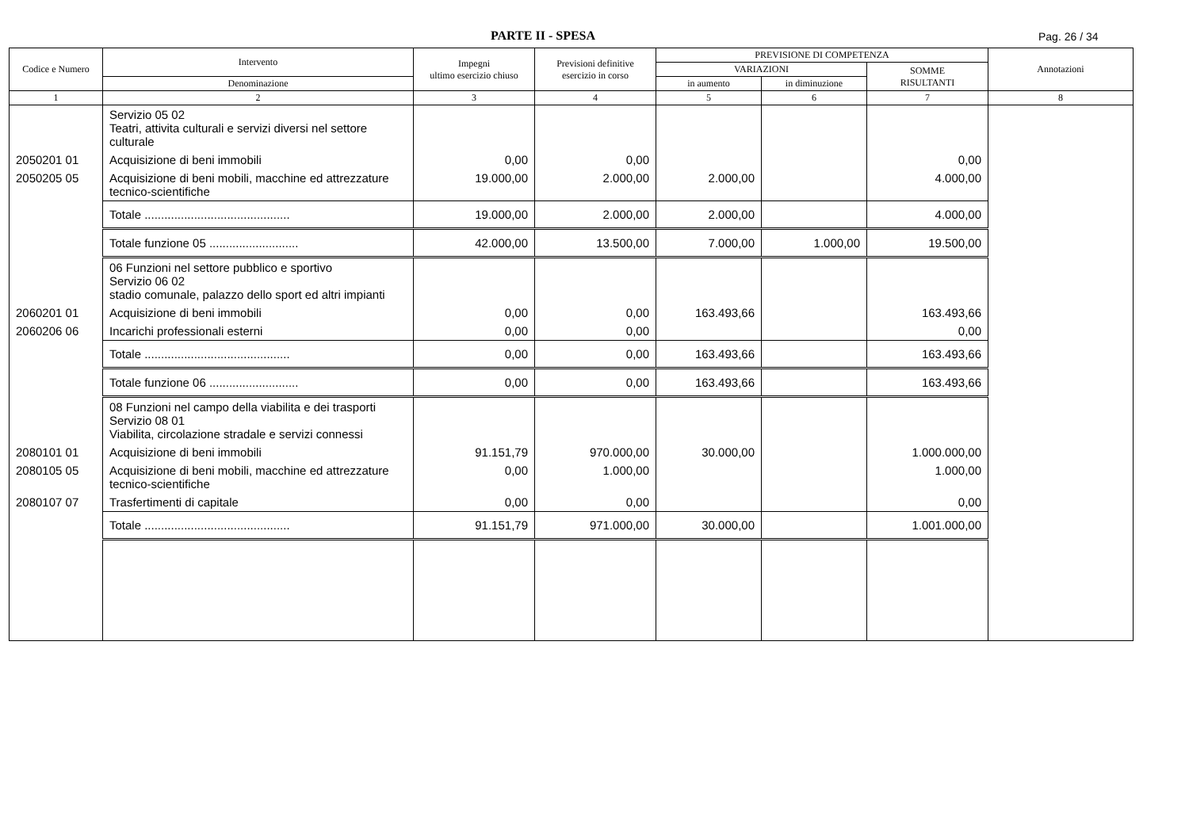PARTE II - SPESA Pag. 26 / 34
| Codice e Numero | Intervento | Impegni ultimo esercizio chiuso | Previsioni definitive esercizio in corso | PREVISIONE DI COMPETENZA | | | Annotazioni |
| --- | --- | --- | --- | --- | --- | --- | --- |
| | | | | VARIAZIONI | | SOMME RISULTANTI | |
| | Denominazione | | | in aumento | in diminuzione | | |
| 1 | 2 | 3 | 4 | 5 | 6 | 7 | 8 |
| | Servizio 05 02 Teatri, attivita culturali e servizi diversi nel settore culturale | | | | | | |
| 2050201 01 | Acquisizione di beni immobili | 0,00 | 0,00 | | | 0,00 | |
| 2050205 05 | Acquisizione di beni mobili, macchine ed attrezzature tecnico-scientifiche | 19.000,00 | 2.000,00 | 2.000,00 | | 4.000,00 | |
| | Totale ............................................ | 19.000,00 | 2.000,00 | 2.000,00 | | 4.000,00 | |
| | Totale funzione 05 ........................... | 42.000,00 | 13.500,00 | 7.000,00 | 1.000,00 | 19.500,00 | |
| | 06 Funzioni nel settore pubblico e sportivo Servizio 06 02 stadio comunale, palazzo dello sport ed altri impianti | | | | | | |
| 2060201 01 | Acquisizione di beni immobili | 0,00 | 0,00 | 163.493,66 | | 163.493,66 | |
| 2060206 06 | Incarichi professionali esterni | 0,00 | 0,00 | | | 0,00 | |
| | Totale ............................................ | 0,00 | 0,00 | 163.493,66 | | 163.493,66 | |
| | Totale funzione 06 ........................... | 0,00 | 0,00 | 163.493,66 | | 163.493,66 | |
| | 08 Funzioni nel campo della viabilita e dei trasporti Servizio 08 01 Viabilita, circolazione stradale e servizi connessi | | | | | | |
| 2080101 01 | Acquisizione di beni immobili | 91.151,79 | 970.000,00 | 30.000,00 | | 1.000.000,00 | |
| 2080105 05 | Acquisizione di beni mobili, macchine ed attrezzature tecnico-scientifiche | 0,00 | 1.000,00 | | | 1.000,00 | |
| 2080107 07 | Trasfertimenti di capitale | 0,00 | 0,00 | | | 0,00 | |
| | Totale ............................................ | 91.151,79 | 971.000,00 | 30.000,00 | | 1.001.000,00 | |